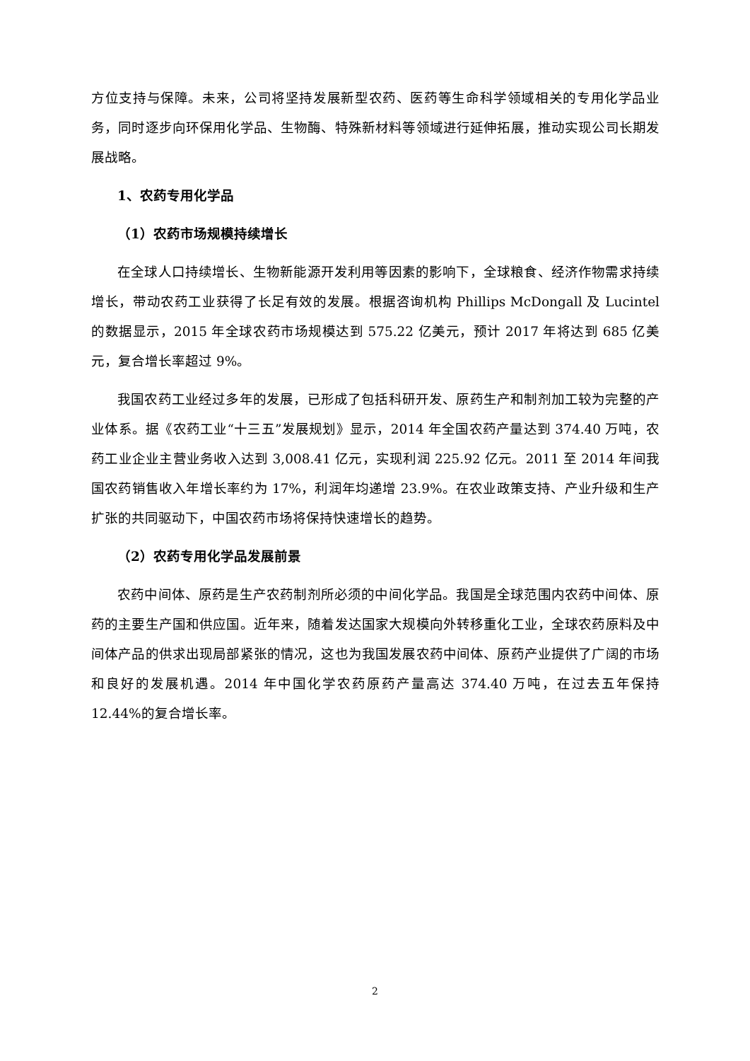方位支持与保障。未来，公司将坚持发展新型农药、医药等生命科学领域相关的专用化学品业务，同时逐步向环保用化学品、生物酶、特殊新材料等领域进行延伸拓展，推动实现公司长期发展战略。
1、农药专用化学品
（1）农药市场规模持续增长
在全球人口持续增长、生物新能源开发利用等因素的影响下，全球粮食、经济作物需求持续增长，带动农药工业获得了长足有效的发展。根据咨询机构 Phillips McDongall 及 Lucintel 的数据显示，2015 年全球农药市场规模达到 575.22 亿美元，预计 2017 年将达到 685 亿美元，复合增长率超过 9%。
我国农药工业经过多年的发展，已形成了包括科研开发、原药生产和制剂加工较为完整的产业体系。据《农药工业“十三五”发展规划》显示，2014 年全国农药产量达到 374.40 万吨，农药工业企业主营业务收入达到 3,008.41 亿元，实现利润 225.92 亿元。2011 至 2014 年间我国农药销售收入年增长率约为 17%，利润年均递增 23.9%。在农业政策支持、产业升级和生产扩张的共同驱动下，中国农药市场将保持快速增长的趋势。
（2）农药专用化学品发展前景
农药中间体、原药是生产农药制剂所必须的中间化学品。我国是全球范围内农药中间体、原药的主要生产国和供应国。近年来，随着发达国家大规模向外转移重化工业，全球农药原料及中间体产品的供求出现局部紧张的情况，这也为我国发展农药中间体、原药产业提供了广阔的市场和良好的发展机遇。2014 年中国化学农药原药产量高达 374.40 万吨，在过去五年保持 12.44%的复合增长率。
2